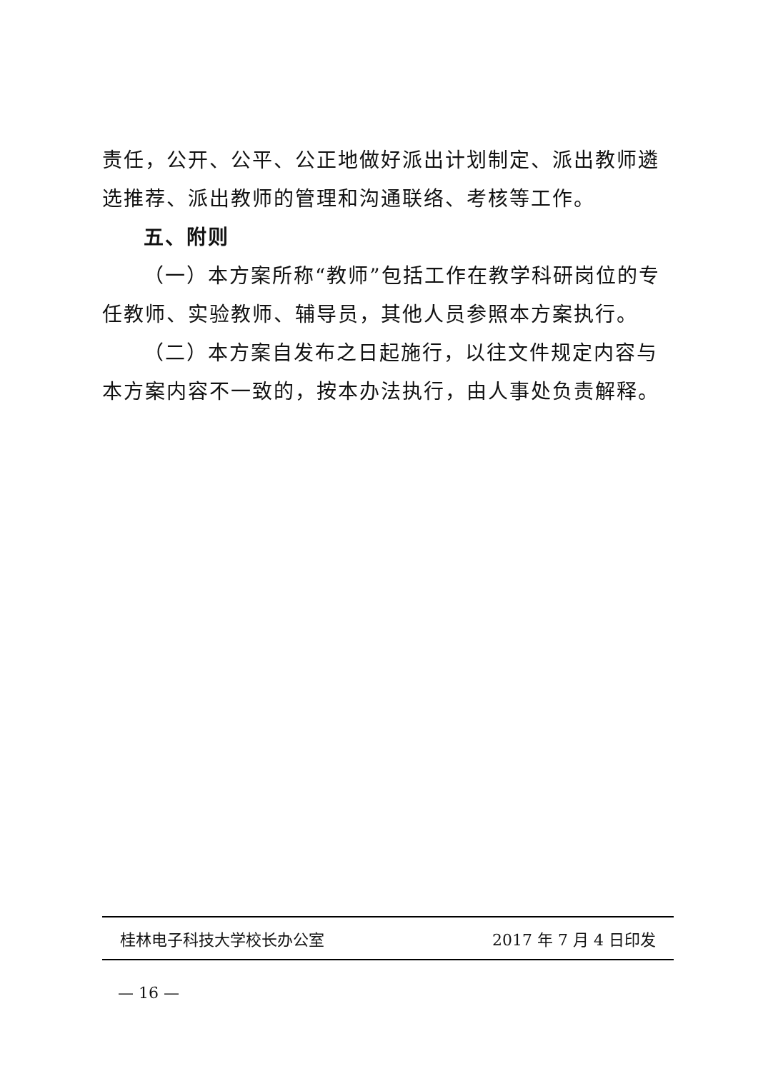责任，公开、公平、公正地做好派出计划制定、派出教师遴选推荐、派出教师的管理和沟通联络、考核等工作。
五、附则
（一）本方案所称“教师”包括工作在教学科研岗位的专任教师、实验教师、辅导员，其他人员参照本方案执行。
（二）本方案自发布之日起施行，以往文件规定内容与本方案内容不一致的，按本办法执行，由人事处负责解释。
桂林电子科技大学校长办公室 2017 年 7 月 4 日印发
— 16 —